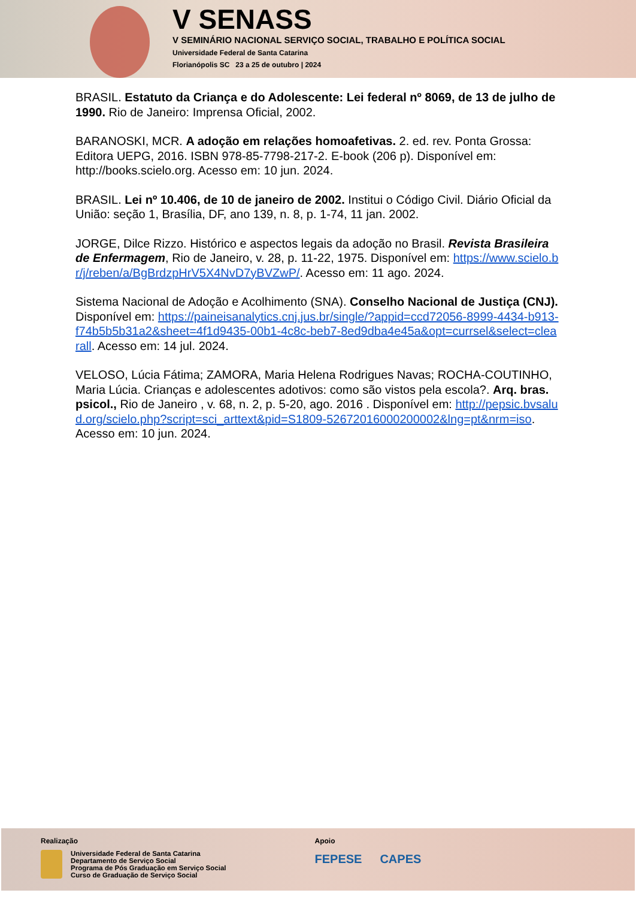V SENASS
V SEMINÁRIO NACIONAL SERVIÇO SOCIAL, TRABALHO E POLÍTICA SOCIAL
Universidade Federal de Santa Catarina
Florianópolis SC 23 a 25 de outubro | 2024
BRASIL. Estatuto da Criança e do Adolescente: Lei federal nº 8069, de 13 de julho de 1990. Rio de Janeiro: Imprensa Oficial, 2002.
BARANOSKI, MCR. A adoção em relações homoafetivas. 2. ed. rev. Ponta Grossa: Editora UEPG, 2016. ISBN 978-85-7798-217-2. E-book (206 p). Disponível em: http://books.scielo.org. Acesso em: 10 jun. 2024.
BRASIL. Lei nº 10.406, de 10 de janeiro de 2002. Institui o Código Civil. Diário Oficial da União: seção 1, Brasília, DF, ano 139, n. 8, p. 1-74, 11 jan. 2002.
JORGE, Dilce Rizzo. Histórico e aspectos legais da adoção no Brasil. Revista Brasileira de Enfermagem, Rio de Janeiro, v. 28, p. 11-22, 1975. Disponível em: https://www.scielo.br/j/reben/a/BgBrdzpHrV5X4NvD7yBVZwP/. Acesso em: 11 ago. 2024.
Sistema Nacional de Adoção e Acolhimento (SNA). Conselho Nacional de Justiça (CNJ). Disponível em: https://paineisanalytics.cnj.jus.br/single/?appid=ccd72056-8999-4434-b913-f74b5b5b31a2&sheet=4f1d9435-00b1-4c8c-beb7-8ed9dba4e45a&opt=currsel&select=clearall. Acesso em: 14 jul. 2024.
VELOSO, Lúcia Fátima; ZAMORA, Maria Helena Rodrigues Navas; ROCHA-COUTINHO, Maria Lúcia. Crianças e adolescentes adotivos: como são vistos pela escola?. Arq. bras. psicol., Rio de Janeiro , v. 68, n. 2, p. 5-20, ago. 2016 . Disponível em: http://pepsic.bvsalud.org/scielo.php?script=sci_arttext&pid=S1809-52672016000200002&lng=pt&nrm=iso. Acesso em: 10 jun. 2024.
Realização
Universidade Federal de Santa Catarina
Departamento de Serviço Social
Programa de Pós Graduação em Serviço Social
Curso de Graduação de Serviço Social
Apoio
FEPESE CAPES